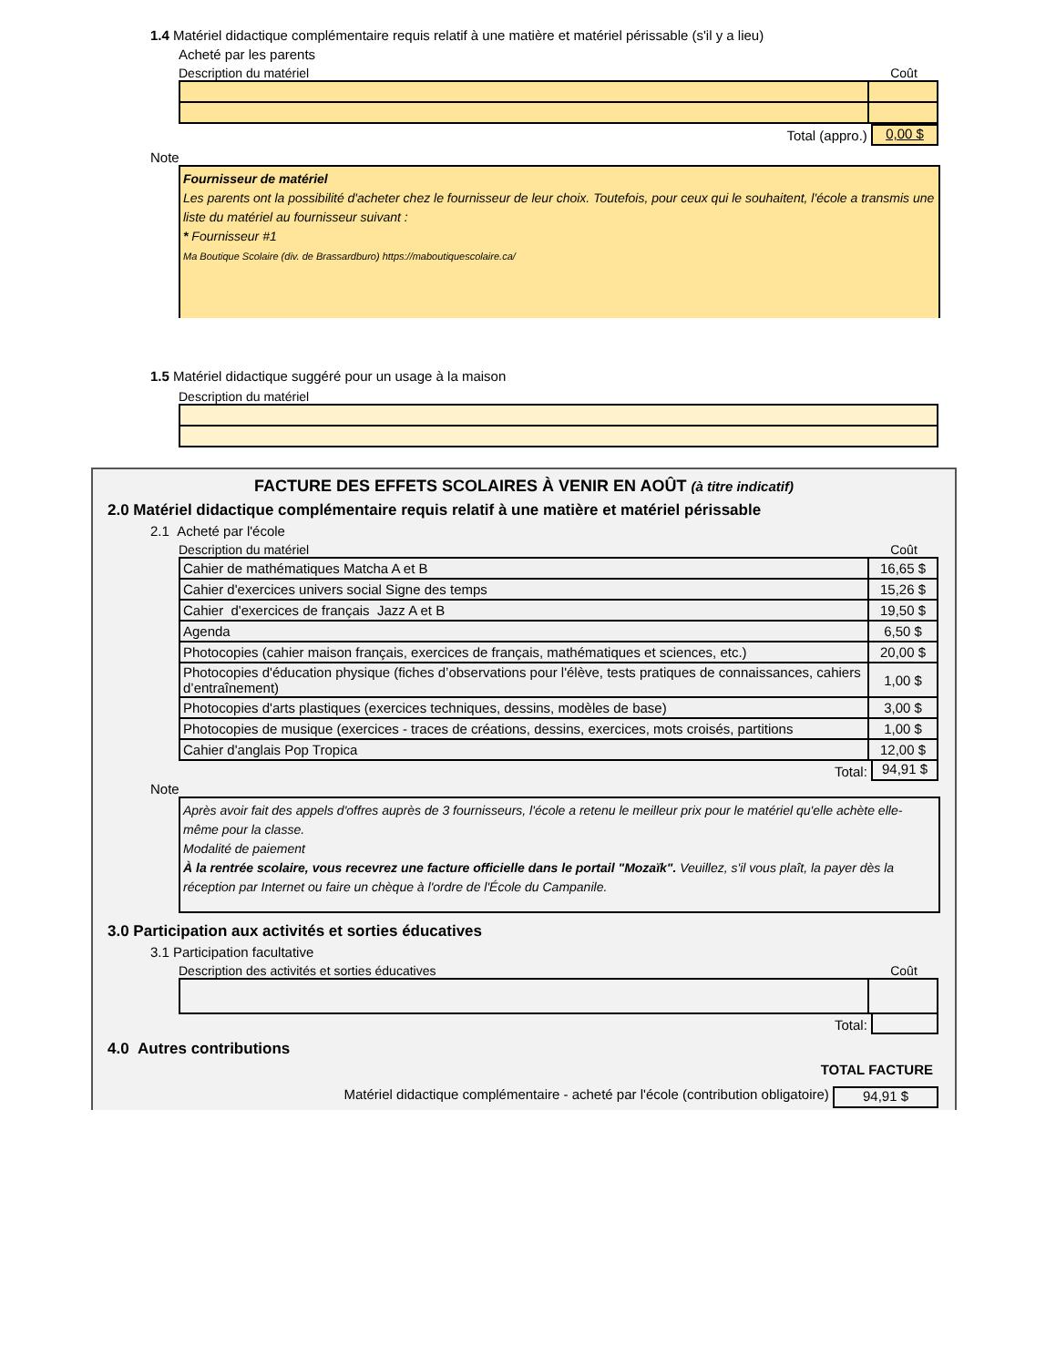1.4 Matériel didactique complémentaire requis relatif à une matière et matériel périssable (s'il y a lieu)
Acheté par les parents
Description du matériel Coût
Total (appro.) 0,00 $
Note
Fournisseur de matériel
Les parents ont la possibilité d'acheter chez le fournisseur de leur choix. Toutefois, pour ceux qui le souhaitent, l'école a transmis une liste du matériel au fournisseur suivant :
* Fournisseur #1
Ma Boutique Scolaire (div. de Brassardburo) https://maboutiquescolaire.ca/
1.5 Matériel didactique suggéré pour un usage à la maison
Description du matériel
FACTURE DES EFFETS SCOLAIRES À VENIR EN AOÛT (à titre indicatif)
2.0 Matériel didactique complémentaire requis relatif à une matière et matériel périssable
2.1 Acheté par l'école
Description du matériel Coût
| Cahier de mathématiques Matcha A et B | 16,65 $ |
| Cahier d'exercices univers social Signe des temps | 15,26 $ |
| Cahier d'exercices de français Jazz A et B | 19,50 $ |
| Agenda | 6,50 $ |
| Photocopies (cahier maison français, exercices de français, mathématiques et sciences, etc.) | 20,00 $ |
| Photocopies d'éducation physique (fiches d’observations pour l'élève, tests pratiques de connaissances, cahiers d’entraînement) | 1,00 $ |
| Photocopies d'arts plastiques (exercices techniques, dessins, modèles de base) | 3,00 $ |
| Photocopies de musique (exercices - traces de créations, dessins, exercices, mots croisés, partitions | 1,00 $ |
| Cahier d'anglais Pop Tropica | 12,00 $ |
Total: 94,91 $
Note
Après avoir fait des appels d'offres auprès de 3 fournisseurs, l'école a retenu le meilleur prix pour le matériel qu'elle achète elle-même pour la classe.
Modalité de paiement
À la rentrée scolaire, vous recevrez une facture officielle dans le portail "Mozaïk". Veuillez, s'il vous plaît, la payer dès la réception par Internet ou faire un chèque à l'ordre de l'École du Campanile.
3.0 Participation aux activités et sorties éducatives
3.1 Participation facultative
Description des activités et sorties éducatives Coût
Total:
4.0 Autres contributions
TOTAL FACTURE
Matériel didactique complémentaire - acheté par l'école (contribution obligatoire) 94,91 $